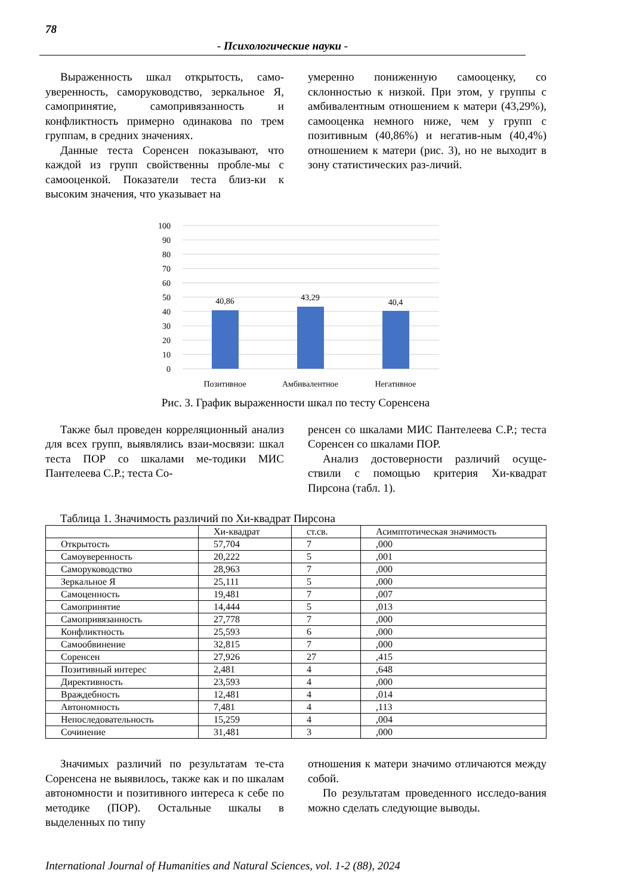78
- Психологические науки -
Выраженность шкал открытость, само-уверенность, саморуководство, зеркальное Я, самопринятие, самопривязанность и конфликтность примерно одинакова по трем группам, в средних значениях.
Данные теста Соренсен показывают, что каждой из групп свойственны пробле-мы с самооценкой. Показатели теста близ-ки к высоким значения, что указывает на
умеренно пониженную самооценку, со склонностью к низкой. При этом, у группы с амбивалентным отношением к матери (43,29%), самооценка немного ниже, чем у групп с позитивным (40,86%) и негатив-ным (40,4%) отношением к матери (рис. 3), но не выходит в зону статистических раз-личий.
100
90
80
70
60
50
40
30
20
10
0
40,86
43,29
40,4
Позитивное
Амбивалентное
Негативное
Рис. 3. График выраженности шкал по тесту Соренсена
Также был проведен корреляционный анализ для всех групп, выявлялись взаи-мосвязи: шкал теста ПОР со шкалами ме-тодики МИС Пантелеева С.Р.; теста Со-
ренсен со шкалами МИС Пантелеева С.Р.; теста Соренсен со шкалами ПОР.
Анализ достоверности различий осуще-ствили с помощью критерия Хи-квадрат Пирсона (табл. 1).
Таблица 1. Значимость различий по Хи-квадрат Пирсона
| | Хи-квадрат | ст.св. | Асимптотическая значимость |
| Открытость | 57,704 | 7 | ,000 |
| Самоуверенность | 20,222 | 5 | ,001 |
| Саморуководство | 28,963 | 7 | ,000 |
| Зеркальное Я | 25,111 | 5 | ,000 |
| Самоценность | 19,481 | 7 | ,007 |
| Самопринятие | 14,444 | 5 | ,013 |
| Самопривязанность | 27,778 | 7 | ,000 |
| Конфликтность | 25,593 | 6 | ,000 |
| Самообвинение | 32,815 | 7 | ,000 |
| Соренсен | 27,926 | 27 | ,415 |
| Позитивный интерес | 2,481 | 4 | ,648 |
| Директивность | 23,593 | 4 | ,000 |
| Враждебность | 12,481 | 4 | ,014 |
| Автономность | 7,481 | 4 | ,113 |
| Непоследовательность | 15,259 | 4 | ,004 |
| Сочинение | 31,481 | 3 | ,000 |
Значимых различий по результатам те-ста Соренсена не выявилось, также как и по шкалам автономности и позитивного интереса к себе по методике (ПОР). Остальные шкалы в выделенных по типу
отношения к матери значимо отличаются между собой.
По результатам проведенного исследо-вания можно сделать следующие выводы.
International Journal of Humanities and Natural Sciences, vol. 1-2 (88), 2024